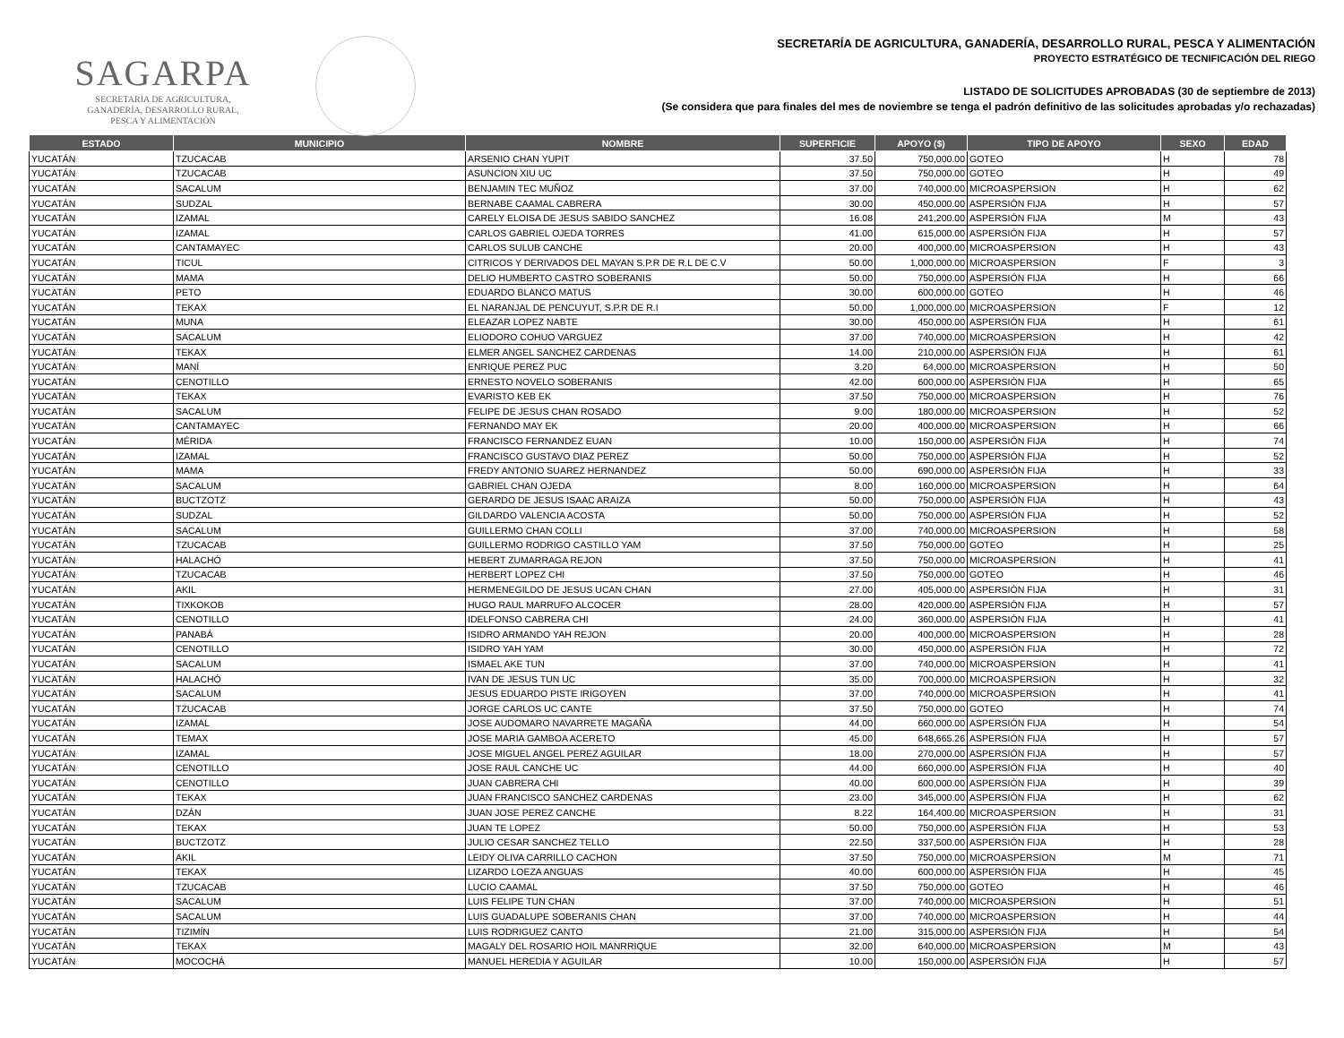SAGARPA
SECRETARÍA DE AGRICULTURA,
GANADERÍA, DESARROLLO RURAL,
PESCA Y ALIMENTACIÓN
SECRETARÍA DE AGRICULTURA, GANADERÍA, DESARROLLO RURAL, PESCA Y ALIMENTACIÓN
PROYECTO ESTRATÉGICO DE TECNIFICACIÓN DEL RIEGO
LISTADO DE SOLICITUDES APROBADAS (30 de septiembre de 2013)
(Se considera que para finales del mes de noviembre se tenga el padrón definitivo de las solicitudes aprobadas y/o rechazadas)
| ESTADO | MUNICIPIO | NOMBRE | SUPERFICIE | APOYO ($) | TIPO DE APOYO | SEXO | EDAD |
| --- | --- | --- | --- | --- | --- | --- | --- |
| YUCATÁN | TZUCACAB | ARSENIO CHAN YUPIT | 37.50 | 750,000.00 | GOTEO | H | 78 |
| YUCATÁN | TZUCACAB | ASUNCION XIU UC | 37.50 | 750,000.00 | GOTEO | H | 49 |
| YUCATÁN | SACALUM | BENJAMIN TEC MUÑOZ | 37.00 | 740,000.00 | MICROASPERSION | H | 62 |
| YUCATÁN | SUDZAL | BERNABE CAAMAL CABRERA | 30.00 | 450,000.00 | ASPERSIÓN FIJA | H | 57 |
| YUCATÁN | IZAMAL | CARELY ELOISA DE JESUS SABIDO SANCHEZ | 16.08 | 241,200.00 | ASPERSIÓN FIJA | M | 43 |
| YUCATÁN | IZAMAL | CARLOS GABRIEL OJEDA TORRES | 41.00 | 615,000.00 | ASPERSIÓN FIJA | H | 57 |
| YUCATÁN | CANTAMAYEC | CARLOS SULUB CANCHE | 20.00 | 400,000.00 | MICROASPERSION | H | 43 |
| YUCATÁN | TICUL | CITRICOS Y DERIVADOS DEL MAYAN S.P.R DE R.L DE C.V | 50.00 | 1,000,000.00 | MICROASPERSION | F | 3 |
| YUCATÁN | MAMA | DELIO HUMBERTO CASTRO SOBERANIS | 50.00 | 750,000.00 | ASPERSIÓN FIJA | H | 66 |
| YUCATÁN | PETO | EDUARDO BLANCO MATUS | 30.00 | 600,000.00 | GOTEO | H | 46 |
| YUCATÁN | TEKAX | EL NARANJAL DE PENCUYUT, S.P.R DE R.I | 50.00 | 1,000,000.00 | MICROASPERSION | F | 12 |
| YUCATÁN | MUNA | ELEAZAR LOPEZ NABTE | 30.00 | 450,000.00 | ASPERSIÓN FIJA | H | 61 |
| YUCATÁN | SACALUM | ELIODORO COHUO VARGUEZ | 37.00 | 740,000.00 | MICROASPERSION | H | 42 |
| YUCATÁN | TEKAX | ELMER ANGEL SANCHEZ CARDENAS | 14.00 | 210,000.00 | ASPERSIÓN FIJA | H | 61 |
| YUCATÁN | MANÍ | ENRIQUE PEREZ PUC | 3.20 | 64,000.00 | MICROASPERSION | H | 50 |
| YUCATÁN | CENOTILLO | ERNESTO NOVELO SOBERANIS | 42.00 | 600,000.00 | ASPERSIÓN FIJA | H | 65 |
| YUCATÁN | TEKAX | EVARISTO KEB EK | 37.50 | 750,000.00 | MICROASPERSION | H | 76 |
| YUCATÁN | SACALUM | FELIPE DE JESUS CHAN ROSADO | 9.00 | 180,000.00 | MICROASPERSION | H | 52 |
| YUCATÁN | CANTAMAYEC | FERNANDO MAY EK | 20.00 | 400,000.00 | MICROASPERSION | H | 66 |
| YUCATÁN | MÉRIDA | FRANCISCO FERNANDEZ EUAN | 10.00 | 150,000.00 | ASPERSIÓN FIJA | H | 74 |
| YUCATÁN | IZAMAL | FRANCISCO GUSTAVO DIAZ PEREZ | 50.00 | 750,000.00 | ASPERSIÓN FIJA | H | 52 |
| YUCATÁN | MAMA | FREDY ANTONIO SUAREZ HERNANDEZ | 50.00 | 690,000.00 | ASPERSIÓN FIJA | H | 33 |
| YUCATÁN | SACALUM | GABRIEL CHAN OJEDA | 8.00 | 160,000.00 | MICROASPERSION | H | 64 |
| YUCATÁN | BUCTZOTZ | GERARDO DE JESUS ISAAC ARAIZA | 50.00 | 750,000.00 | ASPERSIÓN FIJA | H | 43 |
| YUCATÁN | SUDZAL | GILDARDO VALENCIA ACOSTA | 50.00 | 750,000.00 | ASPERSIÓN FIJA | H | 52 |
| YUCATÁN | SACALUM | GUILLERMO CHAN COLLI | 37.00 | 740,000.00 | MICROASPERSION | H | 58 |
| YUCATÁN | TZUCACAB | GUILLERMO RODRIGO CASTILLO YAM | 37.50 | 750,000.00 | GOTEO | H | 25 |
| YUCATÁN | HALACHÓ | HEBERT ZUMARRAGA REJON | 37.50 | 750,000.00 | MICROASPERSION | H | 41 |
| YUCATÁN | TZUCACAB | HERBERT LOPEZ CHI | 37.50 | 750,000.00 | GOTEO | H | 46 |
| YUCATÁN | AKIL | HERMENEGILDO DE JESUS UCAN CHAN | 27.00 | 405,000.00 | ASPERSIÓN FIJA | H | 31 |
| YUCATÁN | TIXKOKOB | HUGO RAUL MARRUFO ALCOCER | 28.00 | 420,000.00 | ASPERSIÓN FIJA | H | 57 |
| YUCATÁN | CENOTILLO | IDELFONSO CABRERA CHI | 24.00 | 360,000.00 | ASPERSIÓN FIJA | H | 41 |
| YUCATÁN | PANABÁ | ISIDRO ARMANDO YAH REJON | 20.00 | 400,000.00 | MICROASPERSION | H | 28 |
| YUCATÁN | CENOTILLO | ISIDRO YAH YAM | 30.00 | 450,000.00 | ASPERSIÓN FIJA | H | 72 |
| YUCATÁN | SACALUM | ISMAEL AKE TUN | 37.00 | 740,000.00 | MICROASPERSION | H | 41 |
| YUCATÁN | HALACHÓ | IVAN DE JESUS TUN UC | 35.00 | 700,000.00 | MICROASPERSION | H | 32 |
| YUCATÁN | SACALUM | JESUS EDUARDO PISTE IRIGOYEN | 37.00 | 740,000.00 | MICROASPERSION | H | 41 |
| YUCATÁN | TZUCACAB | JORGE CARLOS UC CANTE | 37.50 | 750,000.00 | GOTEO | H | 74 |
| YUCATÁN | IZAMAL | JOSE AUDOMARO NAVARRETE MAGAÑA | 44.00 | 660,000.00 | ASPERSIÓN FIJA | H | 54 |
| YUCATÁN | TEMAX | JOSE MARIA GAMBOA ACERETO | 45.00 | 648,665.26 | ASPERSIÓN FIJA | H | 57 |
| YUCATÁN | IZAMAL | JOSE MIGUEL ANGEL PEREZ AGUILAR | 18.00 | 270,000.00 | ASPERSIÓN FIJA | H | 57 |
| YUCATÁN | CENOTILLO | JOSE RAUL CANCHE UC | 44.00 | 660,000.00 | ASPERSIÓN FIJA | H | 40 |
| YUCATÁN | CENOTILLO | JUAN CABRERA CHI | 40.00 | 600,000.00 | ASPERSIÓN FIJA | H | 39 |
| YUCATÁN | TEKAX | JUAN FRANCISCO SANCHEZ CARDENAS | 23.00 | 345,000.00 | ASPERSIÓN FIJA | H | 62 |
| YUCATÁN | DZÁN | JUAN JOSE PEREZ CANCHE | 8.22 | 164,400.00 | MICROASPERSION | H | 31 |
| YUCATÁN | TEKAX | JUAN TE LOPEZ | 50.00 | 750,000.00 | ASPERSIÓN FIJA | H | 53 |
| YUCATÁN | BUCTZOTZ | JULIO CESAR SANCHEZ TELLO | 22.50 | 337,500.00 | ASPERSIÓN FIJA | H | 28 |
| YUCATÁN | AKIL | LEIDY OLIVA CARRILLO CACHON | 37.50 | 750,000.00 | MICROASPERSION | M | 71 |
| YUCATÁN | TEKAX | LIZARDO LOEZA ANGUAS | 40.00 | 600,000.00 | ASPERSIÓN FIJA | H | 45 |
| YUCATÁN | TZUCACAB | LUCIO CAAMAL | 37.50 | 750,000.00 | GOTEO | H | 46 |
| YUCATÁN | SACALUM | LUIS FELIPE TUN CHAN | 37.00 | 740,000.00 | MICROASPERSION | H | 51 |
| YUCATÁN | SACALUM | LUIS GUADALUPE SOBERANIS CHAN | 37.00 | 740,000.00 | MICROASPERSION | H | 44 |
| YUCATÁN | TIZIMÍN | LUIS RODRIGUEZ CANTO | 21.00 | 315,000.00 | ASPERSIÓN FIJA | H | 54 |
| YUCATÁN | TEKAX | MAGALY DEL ROSARIO HOIL MANRRIQUE | 32.00 | 640,000.00 | MICROASPERSION | M | 43 |
| YUCATÁN | MOCOCHÁ | MANUEL HEREDIA Y AGUILAR | 10.00 | 150,000.00 | ASPERSIÓN FIJA | H | 57 |